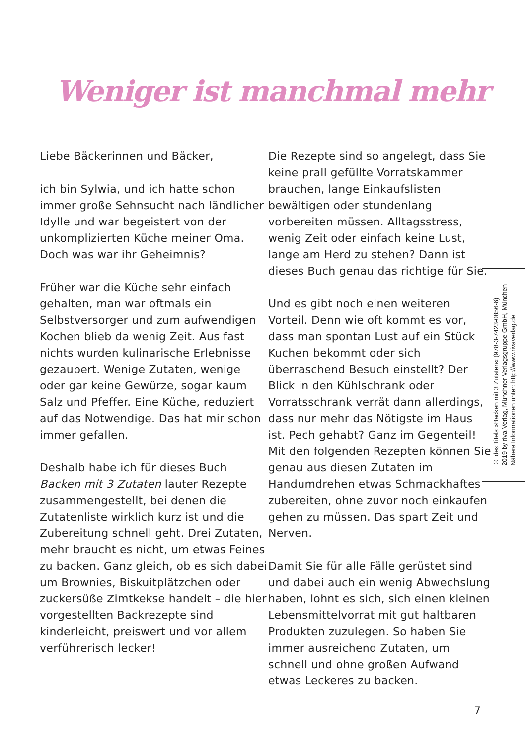Weniger ist manchmal mehr
Liebe Bäckerinnen und Bäcker,
ich bin Sylwia, und ich hatte schon immer große Sehnsucht nach ländlicher Idylle und war begeistert von der unkomplizierten Küche meiner Oma. Doch was war ihr Geheimnis?
Früher war die Küche sehr einfach gehalten, man war oftmals ein Selbstversorger und zum aufwendigen Kochen blieb da wenig Zeit. Aus fast nichts wurden kulinarische Erlebnisse gezaubert. Wenige Zutaten, wenige oder gar keine Gewürze, sogar kaum Salz und Pfeffer. Eine Küche, reduziert auf das Notwendige. Das hat mir schon immer gefallen.
Deshalb habe ich für dieses Buch Backen mit 3 Zutaten lauter Rezepte zusammengestellt, bei denen die Zutatenliste wirklich kurz ist und die Zubereitung schnell geht. Drei Zutaten, mehr braucht es nicht, um etwas Feines zu backen. Ganz gleich, ob es sich dabei um Brownies, Biskuitplätzchen oder zuckersüße Zimtkekse handelt – die hier vorgestellten Backrezepte sind kinderleicht, preiswert und vor allem verführerisch lecker!
Die Rezepte sind so angelegt, dass Sie keine prall gefüllte Vorratskammer brauchen, lange Einkaufslisten bewältigen oder stundenlang vorbereiten müssen. Alltagsstress, wenig Zeit oder einfach keine Lust, lange am Herd zu stehen? Dann ist dieses Buch genau das richtige für Sie.
Und es gibt noch einen weiteren Vorteil. Denn wie oft kommt es vor, dass man spontan Lust auf ein Stück Kuchen bekommt oder sich überraschend Besuch einstellt? Der Blick in den Kühlschrank oder Vorratsschrank verrät dann allerdings, dass nur mehr das Nötigste im Haus ist. Pech gehabt? Ganz im Gegenteil! Mit den folgenden Rezepten können Sie genau aus diesen Zutaten im Handumdrehen etwas Schmackhaftes zubereiten, ohne zuvor noch einkaufen gehen zu müssen. Das spart Zeit und Nerven.
Damit Sie für alle Fälle gerüstet sind und dabei auch ein wenig Abwechslung haben, lohnt es sich, sich einen kleinen Lebensmittelvorrat mit gut haltbaren Produkten zuzulegen. So haben Sie immer ausreichend Zutaten, um schnell und ohne großen Aufwand etwas Leckeres zu backen.
© des Titels »Backen mit 3 Zutaten« (978-3-7423-0856-6)
2019 by riva Verlag, Münchner Verlagsgruppe GmbH, München
Nähere Informationen unter: http://www.rivaverlag.de
7